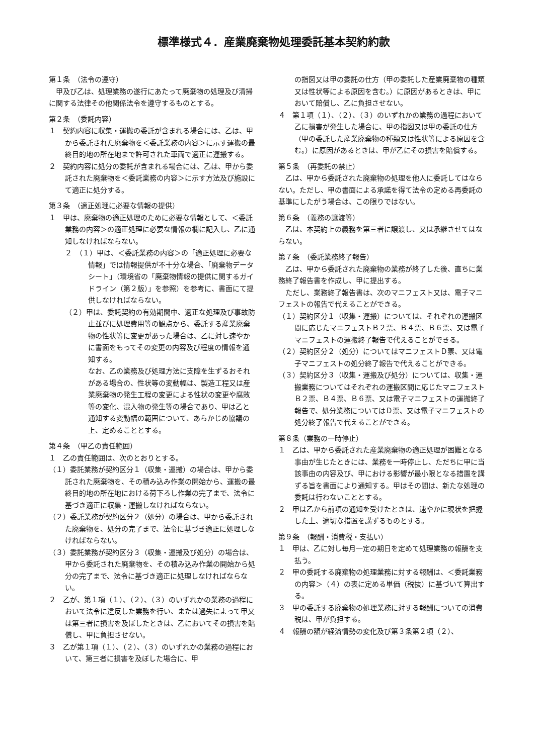標準様式４．産業廃棄物処理委託基本契約約款
第１条　（法令の遵守）
甲及び乙は、処理業務の遂行にあたって廃棄物の処理及び清掃に関する法律その他関係法令を遵守するものとする。
第２条　（委託内容）
１　契約内容に収集・運搬の委託が含まれる場合には、乙は、甲から委託された廃棄物を＜委託業務の内容＞に示す運搬の最終目的地の所在地まで許可された車両で適正に運搬する。
２　契約内容に処分の委託が含まれる場合には、乙は、甲から委託された廃棄物を＜委託業務の内容＞に示す方法及び施設にて適正に処分する。
第３条　（適正処理に必要な情報の提供）
１　甲は、廃棄物の適正処理のために必要な情報として、＜委託業務の内容＞の適正処理に必要な情報の欄に記入し、乙に通知しなければならない。
２　（１）甲は、＜委託業務の内容＞の「適正処理に必要な情報」では情報提供が不十分な場合、「廃棄物データシート」（環境省の「廃棄物情報の提供に関するガイドライン（第２版）」を参照）を参考に、書面にて提供しなければならない。
（２）甲は、委託契約の有効期間中、適正な処理及び事故防止並びに処理費用等の観点から、委託する産業廃棄物の性状等に変更があった場合は、乙に対し速やかに書面をもってその変更の内容及び程度の情報を通知する。
なお、乙の業務及び処理方法に支障を生ずるおそれがある場合の、性状等の変動幅は、製造工程又は産業廃棄物の発生工程の変更による性状の変更や腐敗等の変化、混入物の発生等の場合であり、甲は乙と通知する変動幅の範囲について、あらかじめ協議の上、定めることとする。
第４条　（甲乙の責任範囲）
１　乙の責任範囲は、次のとおりとする。
（１）委託業務が契約区分１（収集・運搬）の場合は、甲から委託された廃棄物を、その積み込み作業の開始から、運搬の最終目的地の所在地における荷下ろし作業の完了まで、法令に基づき適正に収集・運搬しなければならない。
（２）委託業務が契約区分２（処分）の場合は、甲から委託された廃棄物を、処分の完了まで、法令に基づき適正に処理しなければならない。
（３）委託業務が契約区分３（収集・運搬及び処分）の場合は、甲から委託された廃棄物を、その積み込み作業の開始から処分の完了まで、法令に基づき適正に処理しなければならない。
２　乙が、第１項（１）、（２）、（３）のいずれかの業務の過程において法令に違反した業務を行い、または過失によって甲又は第三者に損害を及ぼしたときは、乙においてその損害を賠償し、甲に負担させない。
３　乙が第１項（１）、（２）、（３）のいずれかの業務の過程において、第三者に損害を及ぼした場合に、甲
の指図又は甲の委託の仕方（甲の委託した産業廃棄物の種類又は性状等による原因を含む。）に原因があるときは、甲において賠償し、乙に負担させない。
４　第１項（１）、（２）、（３）のいずれかの業務の過程において乙に損害が発生した場合に、甲の指図又は甲の委託の仕方（甲の委託した産業廃棄物の種類又は性状等による原因を含む。）に原因があるときは、甲が乙にその損害を賠償する。
第５条　（再委託の禁止）
乙は、甲から委託された廃棄物の処理を他人に委託してはならない。ただし、甲の書面による承諾を得て法令の定める再委託の基準にしたがう場合は、この限りではない。
第６条　（義務の譲渡等）
乙は、本契約上の義務を第三者に譲渡し、又は承継させてはならない。
第７条　（委託業務終了報告）
乙は、甲から委託された廃棄物の業務が終了した後、直ちに業務終了報告書を作成し、甲に提出する。
ただし、業務終了報告書は、次のマニフェスト又は、電子マニフェストの報告で代えることができる。
（１）契約区分１（収集・運搬）については、それぞれの運搬区間に応じたマニフェストＢ２票、Ｂ４票、Ｂ６票、又は電子マニフェストの運搬終了報告で代えることができる。
（２）契約区分２（処分）についてはマニフェストＤ票、又は電子マニフェストの処分終了報告で代えることができる。
（３）契約区分３（収集・運搬及び処分）については、収集・運搬業務についてはそれぞれの運搬区間に応じたマニフェストＢ２票、Ｂ４票、Ｂ６票、又は電子マニフェストの運搬終了報告で、処分業務についてはＤ票、又は電子マニフェストの処分終了報告で代えることができる。
第８条（業務の一時停止）
１　乙は、甲から委託された産業廃棄物の適正処理が困難となる事由が生じたときには、業務を一時停止し、ただちに甲に当該事由の内容及び、甲における影響が最小限となる措置を講ずる旨を書面により通知する。甲はその間は、新たな処理の委託は行わないこととする。
２　甲は乙から前項の通知を受けたときは、速やかに現状を把握した上、適切な措置を講ずるものとする。
第９条　（報酬・消費税・支払い）
１　甲は、乙に対し毎月一定の期日を定めて処理業務の報酬を支払う。
２　甲の委託する廃棄物の処理業務に対する報酬は、＜委託業務の内容＞（４）の表に定める単価（税抜）に基づいて算出する。
３　甲の委託する廃棄物の処理業務に対する報酬についての消費税は、甲が負担する。
４　報酬の額が経済情勢の変化及び第３条第２項（２）、